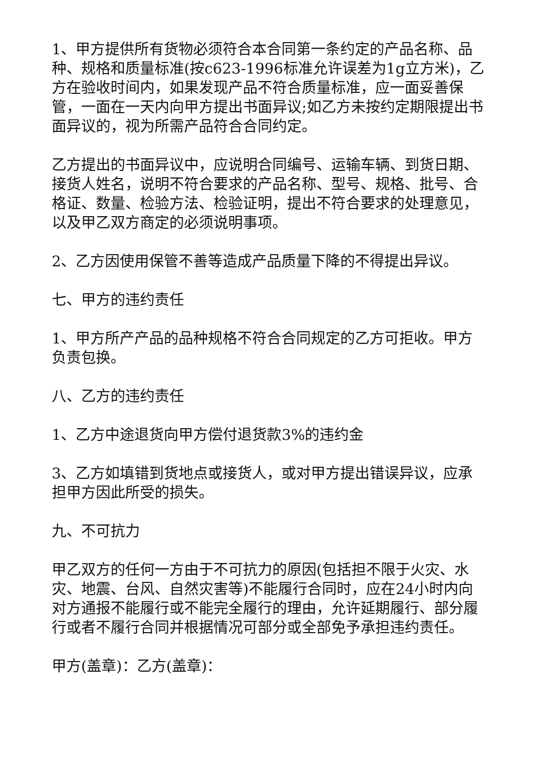1、甲方提供所有货物必须符合本合同第一条约定的产品名称、品种、规格和质量标准(按c623-1996标准允许误差为1g立方米)，乙方在验收时间内，如果发现产品不符合质量标准，应一面妥善保管，一面在一天内向甲方提出书面异议;如乙方未按约定期限提出书面异议的，视为所需产品符合合同约定。
乙方提出的书面异议中，应说明合同编号、运输车辆、到货日期、接货人姓名，说明不符合要求的产品名称、型号、规格、批号、合格证、数量、检验方法、检验证明，提出不符合要求的处理意见，以及甲乙双方商定的必须说明事项。
2、乙方因使用保管不善等造成产品质量下降的不得提出异议。
七、甲方的违约责任
1、甲方所产产品的品种规格不符合合同规定的乙方可拒收。甲方负责包换。
八、乙方的违约责任
1、乙方中途退货向甲方偿付退货款3%的违约金
3、乙方如填错到货地点或接货人，或对甲方提出错误异议，应承担甲方因此所受的损失。
九、不可抗力
甲乙双方的任何一方由于不可抗力的原因(包括担不限于火灾、水灾、地震、台风、自然灾害等)不能履行合同时，应在24小时内向对方通报不能履行或不能完全履行的理由，允许延期履行、部分履行或者不履行合同并根据情况可部分或全部免予承担违约责任。
甲方(盖章)：乙方(盖章)：